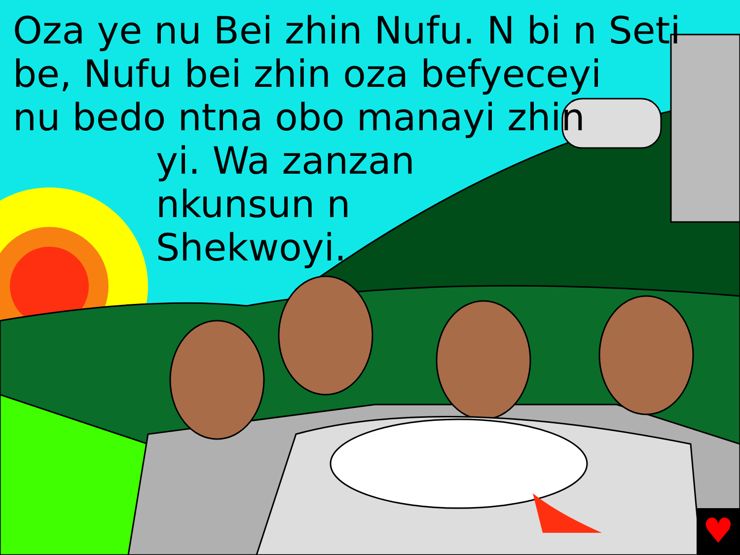♥
Oza ye nu Bei zhin Nufu. N bi n Seti
be, Nufu bei zhin oza befyeceyi
nu bedo ntna obo manayi zhin
yi. Wa zanzan
nkunsun n
Shekwoyi.